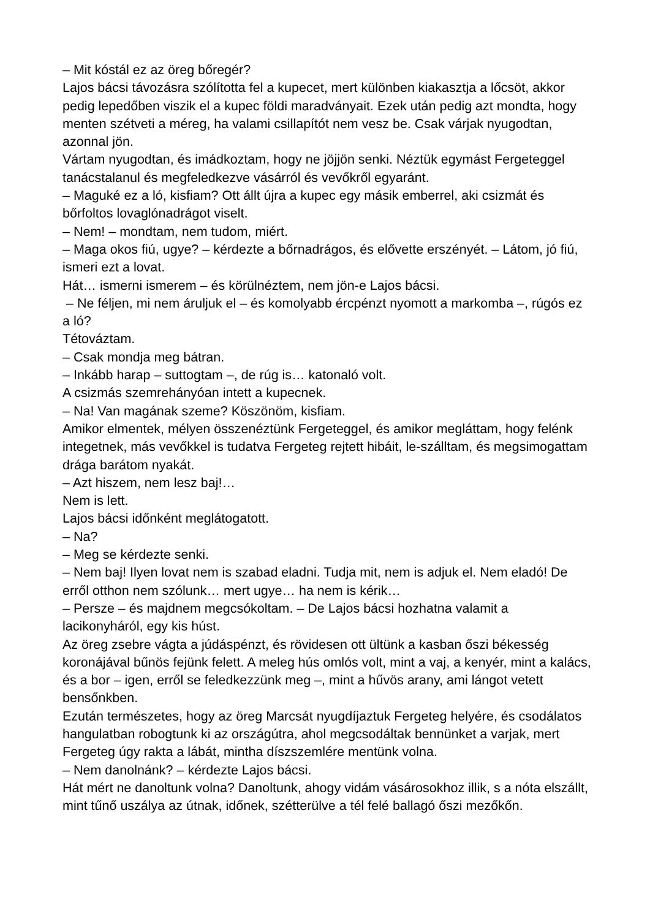– Mit kóstál ez az öreg bőregér?
Lajos bácsi távozásra szólította fel a kupecet, mert különben kiakasztja a lőcsöt, akkor pedig lepedőben viszik el a kupec földi maradványait. Ezek után pedig azt mondta, hogy menten szétveti a méreg, ha valami csillapítót nem vesz be. Csak várjak nyugodtan, azonnal jön.
Vártam nyugodtan, és imádkoztam, hogy ne jöjjön senki. Néztük egymást Fergeteggel tanácstalanul és megfeledkezve vásárról és vevőkről egyaránt.
– Maguké ez a ló, kisfiam? Ott állt újra a kupec egy másik emberrel, aki csizmát és bőrfoltos lovaglónadrágot viselt.
– Nem! – mondtam, nem tudom, miért.
– Maga okos fiú, ugye? – kérdezte a bőrnadrágos, és elővette erszényét. – Látom, jó fiú, ismeri ezt a lovat.
Hát… ismerni ismerem – és körülnéztem, nem jön-e Lajos bácsi.
– Ne féljen, mi nem áruljuk el – és komolyabb ércpénzt nyomott a markomba –, rúgós ez a ló?
Tétováztam.
– Csak mondja meg bátran.
– Inkább harap – suttogtam –, de rúg is… katonaló volt.
A csizmás szemrehányóan intett a kupecnek.
– Na! Van magának szeme? Köszönöm, kisfiam.
Amikor elmentek, mélyen összenéztünk Fergeteggel, és amikor megláttam, hogy felénk integetnek, más vevőkkel is tudatva Fergeteg rejtett hibáit, le-szálltam, és megsimogattam drága barátom nyakát.
– Azt hiszem, nem lesz baj!…
Nem is lett.
Lajos bácsi időnként meglátogatott.
– Na?
– Meg se kérdezte senki.
– Nem baj! Ilyen lovat nem is szabad eladni. Tudja mit, nem is adjuk el. Nem eladó! De erről otthon nem szólunk… mert ugye… ha nem is kérik…
– Persze – és majdnem megcsókoltam. – De Lajos bácsi hozhatna valamit a lacikonyháról, egy kis húst.
Az öreg zsebre vágta a júdáspénzt, és rövidesen ott ültünk a kasban őszi békesség koronájával bűnös fejünk felett. A meleg hús omlós volt, mint a vaj, a kenyér, mint a kalács, és a bor – igen, erről se feledkezzünk meg –, mint a hűvös arany, ami lángot vetett bensőnkben.
Ezután természetes, hogy az öreg Marcsát nyugdíjaztuk Fergeteg helyére, és csodálatos hangulatban robogtunk ki az országútra, ahol megcsodáltak bennünket a varjak, mert Fergeteg úgy rakta a lábát, mintha díszszemlére mentünk volna.
– Nem danolnánk? – kérdezte Lajos bácsi.
Hát mért ne danoltunk volna? Danoltunk, ahogy vidám vásárosokhoz illik, s a nóta elszállt, mint tűnő uszálya az útnak, időnek, szétterülve a tél felé ballagó őszi mezőkőn.